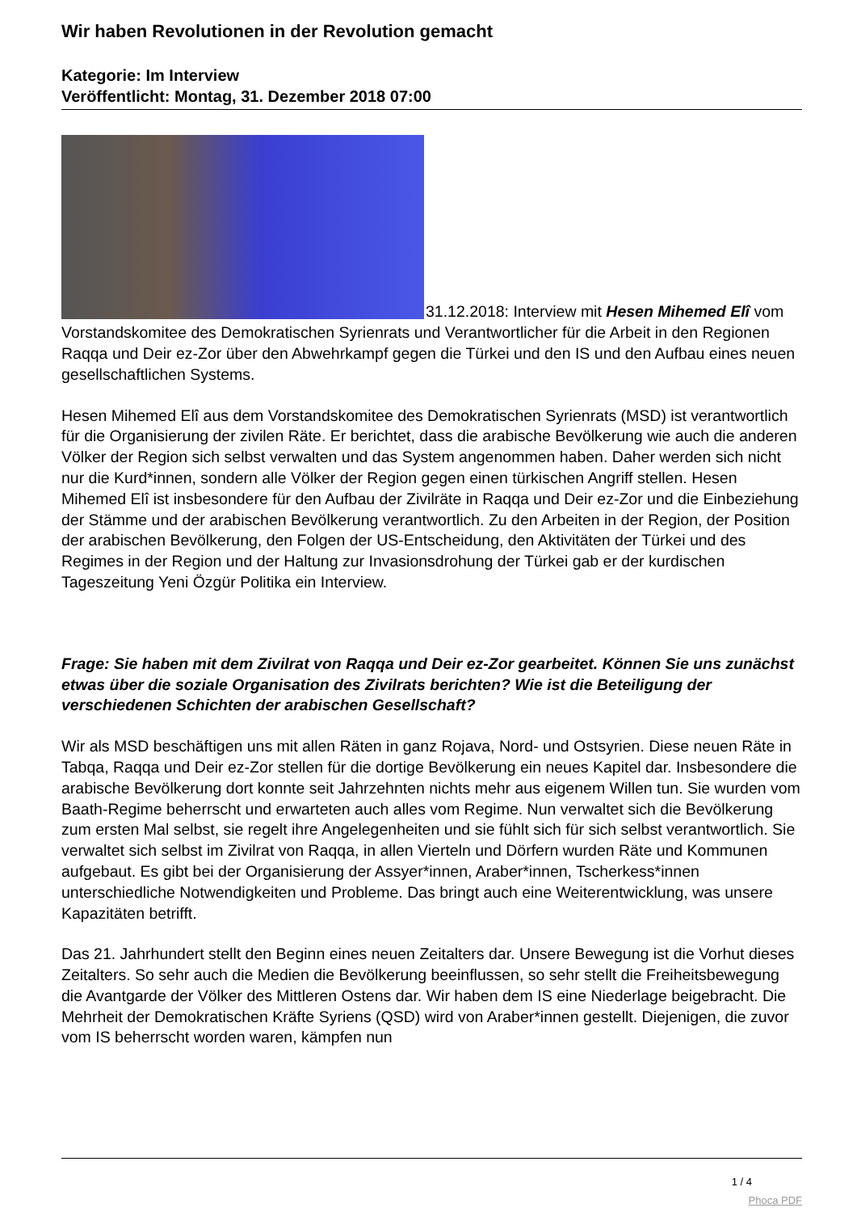Wir haben Revolutionen in der Revolution gemacht
Kategorie: Im Interview
Veröffentlicht: Montag, 31. Dezember 2018 07:00
31.12.2018: Interview mit Hesen Mihemed Elî vom Vorstandskomitee des Demokratischen Syrienrats und Verantwortlicher für die Arbeit in den Regionen Raqqa und Deir ez-Zor über den Abwehrkampf gegen die Türkei und den IS und den Aufbau eines neuen gesellschaftlichen Systems.
Hesen Mihemed Elî aus dem Vorstandskomitee des Demokratischen Syrienrats (MSD) ist verantwortlich für die Organisierung der zivilen Räte. Er berichtet, dass die arabische Bevölkerung wie auch die anderen Völker der Region sich selbst verwalten und das System angenommen haben. Daher werden sich nicht nur die Kurd*innen, sondern alle Völker der Region gegen einen türkischen Angriff stellen. Hesen Mihemed Elî ist insbesondere für den Aufbau der Zivilräte in Raqqa und Deir ez-Zor und die Einbeziehung der Stämme und der arabischen Bevölkerung verantwortlich. Zu den Arbeiten in der Region, der Position der arabischen Bevölkerung, den Folgen der US-Entscheidung, den Aktivitäten der Türkei und des Regimes in der Region und der Haltung zur Invasionsdrohung der Türkei gab er der kurdischen Tageszeitung Yeni Özgür Politika ein Interview.
Frage: Sie haben mit dem Zivilrat von Raqqa und Deir ez-Zor gearbeitet. Können Sie uns zunächst etwas über die soziale Organisation des Zivilrats berichten? Wie ist die Beteiligung der verschiedenen Schichten der arabischen Gesellschaft?
Wir als MSD beschäftigen uns mit allen Räten in ganz Rojava, Nord- und Ostsyrien. Diese neuen Räte in Tabqa, Raqqa und Deir ez-Zor stellen für die dortige Bevölkerung ein neues Kapitel dar. Insbesondere die arabische Bevölkerung dort konnte seit Jahrzehnten nichts mehr aus eigenem Willen tun. Sie wurden vom Baath-Regime beherrscht und erwarteten auch alles vom Regime. Nun verwaltet sich die Bevölkerung zum ersten Mal selbst, sie regelt ihre Angelegenheiten und sie fühlt sich für sich selbst verantwortlich. Sie verwaltet sich selbst im Zivilrat von Raqqa, in allen Vierteln und Dörfern wurden Räte und Kommunen aufgebaut. Es gibt bei der Organisierung der Assyer*innen, Araber*innen, Tscherkess*innen unterschiedliche Notwendigkeiten und Probleme. Das bringt auch eine Weiterentwicklung, was unsere Kapazitäten betrifft.
Das 21. Jahrhundert stellt den Beginn eines neuen Zeitalters dar. Unsere Bewegung ist die Vorhut dieses Zeitalters. So sehr auch die Medien die Bevölkerung beeinflussen, so sehr stellt die Freiheitsbewegung die Avantgarde der Völker des Mittleren Ostens dar. Wir haben dem IS eine Niederlage beigebracht. Die Mehrheit der Demokratischen Kräfte Syriens (QSD) wird von Araber*innen gestellt. Diejenigen, die zuvor vom IS beherrscht worden waren, kämpfen nun
1 / 4
Phoca PDF